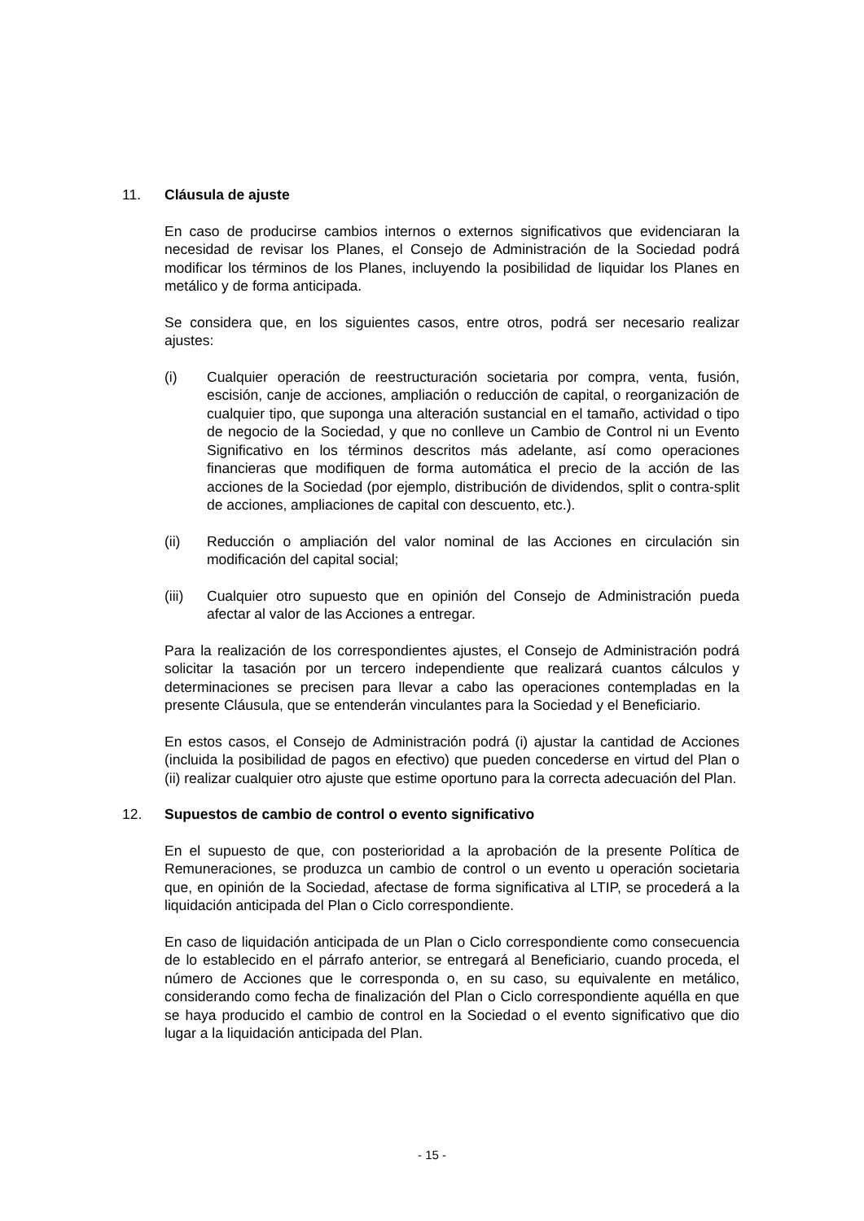11. Cláusula de ajuste
En caso de producirse cambios internos o externos significativos que evidenciaran la necesidad de revisar los Planes, el Consejo de Administración de la Sociedad podrá modificar los términos de los Planes, incluyendo la posibilidad de liquidar los Planes en metálico y de forma anticipada.
Se considera que, en los siguientes casos, entre otros, podrá ser necesario realizar ajustes:
(i) Cualquier operación de reestructuración societaria por compra, venta, fusión, escisión, canje de acciones, ampliación o reducción de capital, o reorganización de cualquier tipo, que suponga una alteración sustancial en el tamaño, actividad o tipo de negocio de la Sociedad, y que no conlleve un Cambio de Control ni un Evento Significativo en los términos descritos más adelante, así como operaciones financieras que modifiquen de forma automática el precio de la acción de las acciones de la Sociedad (por ejemplo, distribución de dividendos, split o contra-split de acciones, ampliaciones de capital con descuento, etc.).
(ii) Reducción o ampliación del valor nominal de las Acciones en circulación sin modificación del capital social;
(iii) Cualquier otro supuesto que en opinión del Consejo de Administración pueda afectar al valor de las Acciones a entregar.
Para la realización de los correspondientes ajustes, el Consejo de Administración podrá solicitar la tasación por un tercero independiente que realizará cuantos cálculos y determinaciones se precisen para llevar a cabo las operaciones contempladas en la presente Cláusula, que se entenderán vinculantes para la Sociedad y el Beneficiario.
En estos casos, el Consejo de Administración podrá (i) ajustar la cantidad de Acciones (incluida la posibilidad de pagos en efectivo) que pueden concederse en virtud del Plan o (ii) realizar cualquier otro ajuste que estime oportuno para la correcta adecuación del Plan.
12. Supuestos de cambio de control o evento significativo
En el supuesto de que, con posterioridad a la aprobación de la presente Política de Remuneraciones, se produzca un cambio de control o un evento u operación societaria que, en opinión de la Sociedad, afectase de forma significativa al LTIP, se procederá a la liquidación anticipada del Plan o Ciclo correspondiente.
En caso de liquidación anticipada de un Plan o Ciclo correspondiente como consecuencia de lo establecido en el párrafo anterior, se entregará al Beneficiario, cuando proceda, el número de Acciones que le corresponda o, en su caso, su equivalente en metálico, considerando como fecha de finalización del Plan o Ciclo correspondiente aquélla en que se haya producido el cambio de control en la Sociedad o el evento significativo que dio lugar a la liquidación anticipada del Plan.
- 15 -